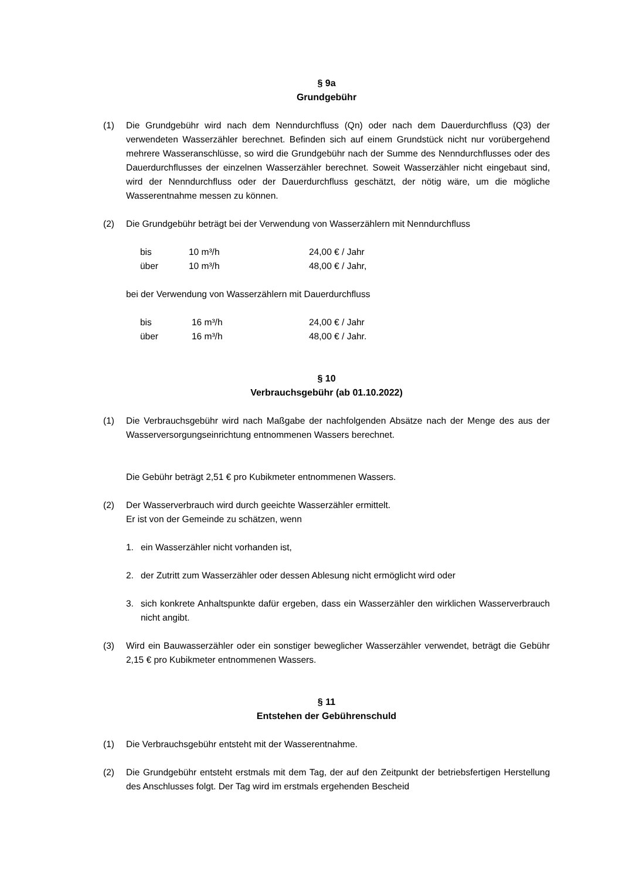§ 9a
Grundgebühr
(1) Die Grundgebühr wird nach dem Nenndurchfluss (Qn) oder nach dem Dauerdurchfluss (Q3) der verwendeten Wasserzähler berechnet. Befinden sich auf einem Grundstück nicht nur vorübergehend mehrere Wasseranschlüsse, so wird die Grundgebühr nach der Summe des Nenndurchflusses oder des Dauerdurchflusses der einzelnen Wasserzähler berechnet. Soweit Wasserzähler nicht eingebaut sind, wird der Nenndurchfluss oder der Dauerdurchfluss geschätzt, der nötig wäre, um die mögliche Wasserentnahme messen zu können.
(2) Die Grundgebühr beträgt bei der Verwendung von Wasserzählern mit Nenndurchfluss
| bis | 10 m³/h | 24,00 € / Jahr |
| über | 10 m³/h | 48,00 € / Jahr, |
bei der Verwendung von Wasserzählern mit Dauerdurchfluss
| bis | 16 m³/h | 24,00 € / Jahr |
| über | 16 m³/h | 48,00 € / Jahr. |
§ 10
Verbrauchsgebühr (ab 01.10.2022)
(1) Die Verbrauchsgebühr wird nach Maßgabe der nachfolgenden Absätze nach der Menge des aus der Wasserversorgungseinrichtung entnommenen Wassers berechnet.
Die Gebühr beträgt 2,51 € pro Kubikmeter entnommenen Wassers.
(2) Der Wasserverbrauch wird durch geeichte Wasserzähler ermittelt.
Er ist von der Gemeinde zu schätzen, wenn
1. ein Wasserzähler nicht vorhanden ist,
2. der Zutritt zum Wasserzähler oder dessen Ablesung nicht ermöglicht wird oder
3. sich konkrete Anhaltspunkte dafür ergeben, dass ein Wasserzähler den wirklichen Wasserverbrauch nicht angibt.
(3) Wird ein Bauwasserzähler oder ein sonstiger beweglicher Wasserzähler verwendet, beträgt die Gebühr 2,15 € pro Kubikmeter entnommenen Wassers.
§ 11
Entstehen der Gebührenschuld
(1) Die Verbrauchsgebühr entsteht mit der Wasserentnahme.
(2) Die Grundgebühr entsteht erstmals mit dem Tag, der auf den Zeitpunkt der betriebsfertigen Herstellung des Anschlusses folgt. Der Tag wird im erstmals ergehenden Bescheid